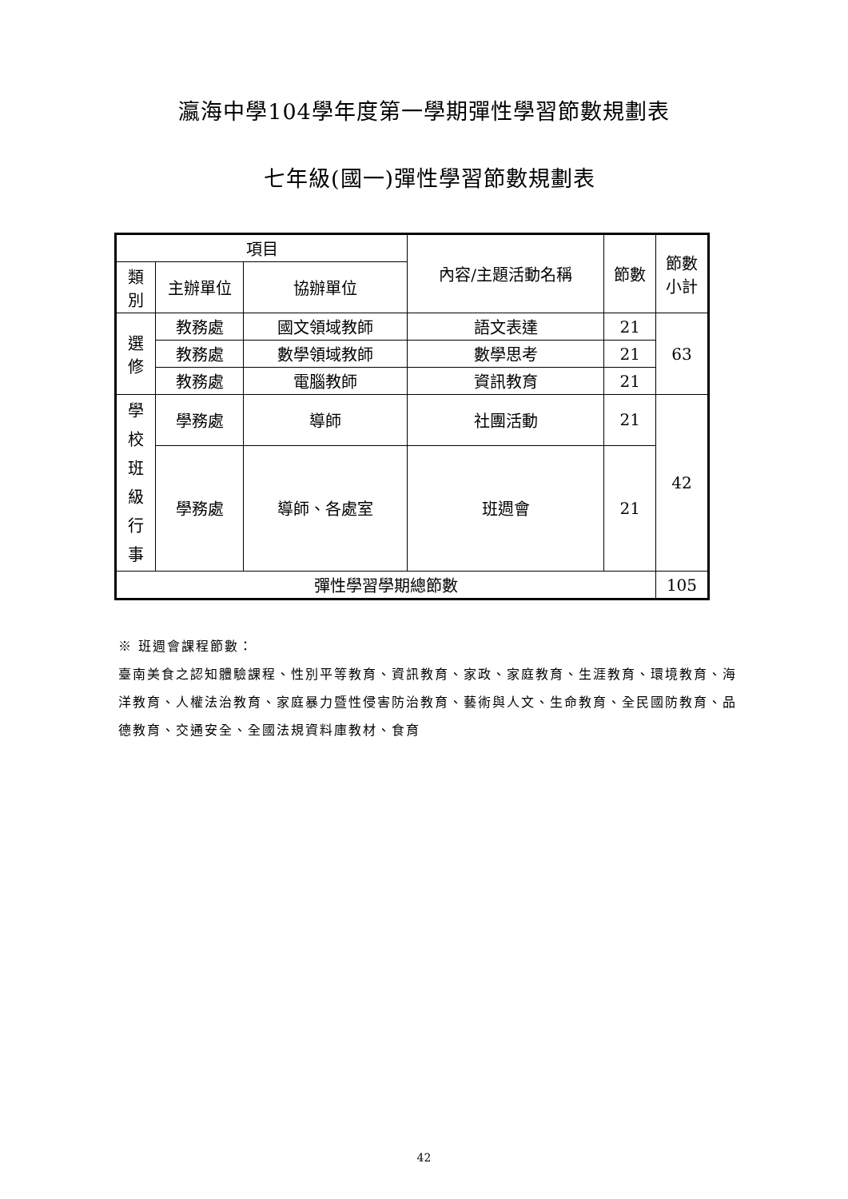瀛海中學104學年度第一學期彈性學習節數規劃表
七年級(國一)彈性學習節數規劃表
| 項目 | | | 內容/主題活動名稱 | 節數 | 節數 小計 |
| --- | --- | --- | --- | --- | --- |
| 類 別 | 主辦單位 | 協辦單位 | | | |
| 選 修 | 教務處 | 國文領域教師 | 語文表達 | 21 | 63 |
| | 教務處 | 數學領域教師 | 數學思考 | 21 | |
| | 教務處 | 電腦教師 | 資訊教育 | 21 | |
| 學 校 班 級 行 事 | 學務處 | 導師 | 社團活動 | 21 | 42 |
| | 學務處 | 導師、各處室 | 班週會 | 21 | |
| 彈性學習學期總節數 | | | | | 105 |
※ 班週會課程節數：
臺南美食之認知體驗課程、性別平等教育、資訊教育、家政、家庭教育、生涯教育、環境教育、海洋教育、人權法治教育、家庭暴力暨性侵害防治教育、藝術與人文、生命教育、全民國防教育、品德教育、交通安全、全國法規資料庫教材、食育
42